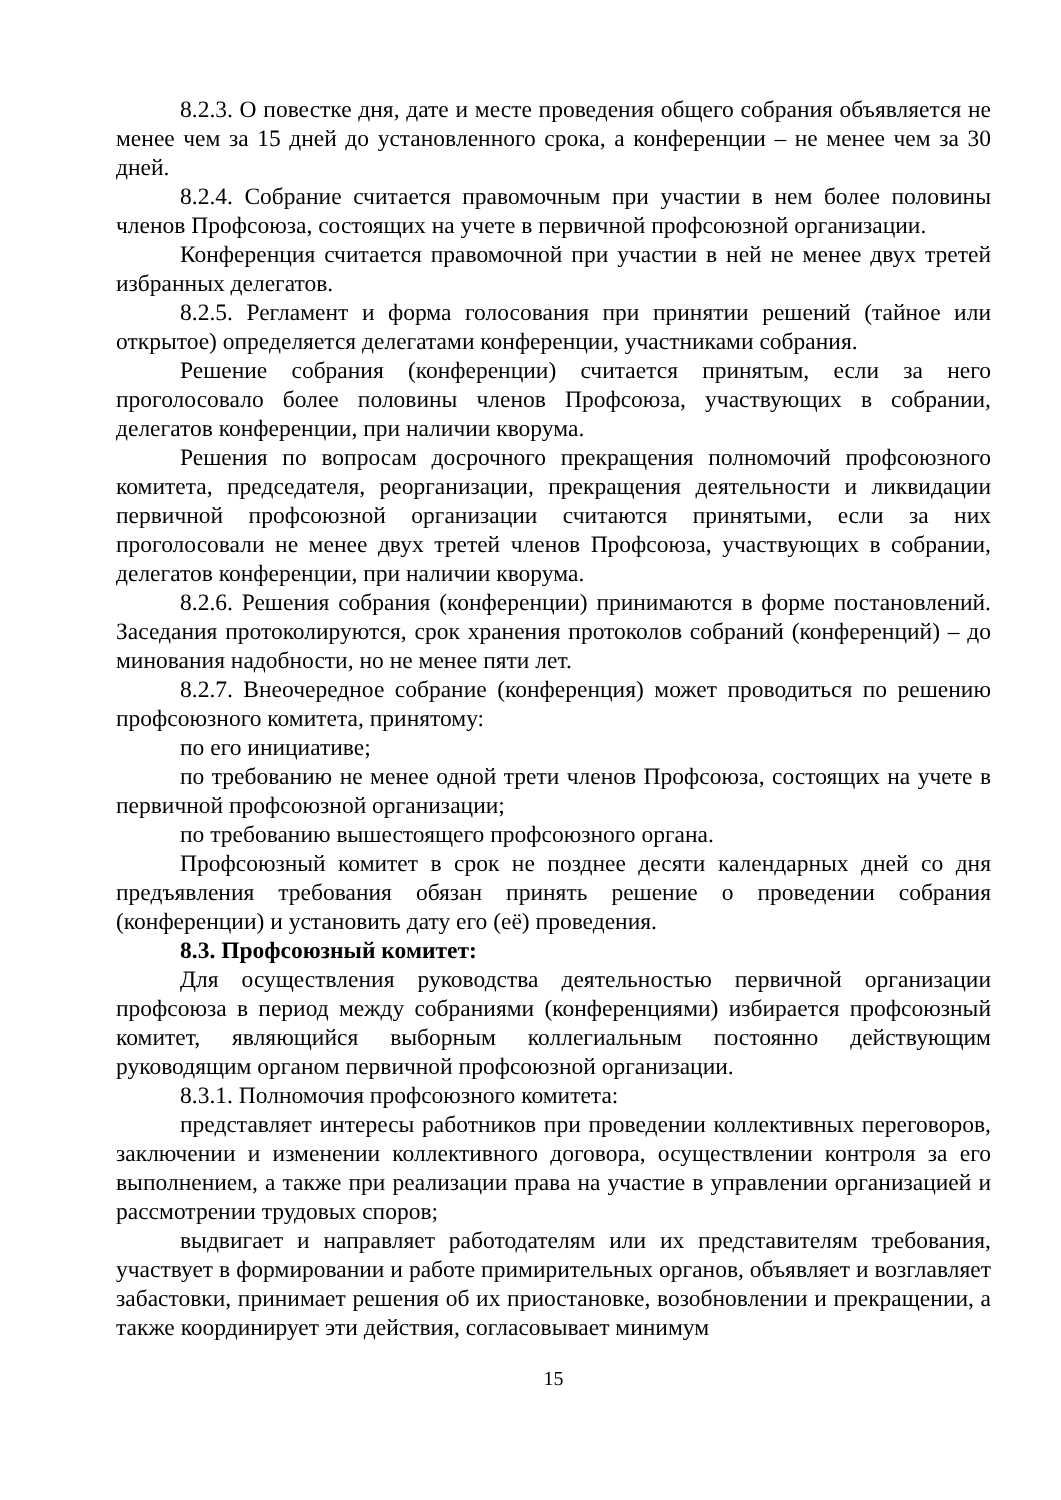8.2.3. О повестке дня, дате и месте проведения общего собрания объявляется не менее чем за 15 дней до установленного срока, а конференции – не менее чем за 30 дней.
8.2.4. Собрание считается правомочным при участии в нем более половины членов Профсоюза, состоящих на учете в первичной профсоюзной организации.
Конференция считается правомочной при участии в ней не менее двух третей избранных делегатов.
8.2.5. Регламент и форма голосования при принятии решений (тайное или открытое) определяется делегатами конференции, участниками собрания.
Решение собрания (конференции) считается принятым, если за него проголосовало более половины членов Профсоюза, участвующих в собрании, делегатов конференции, при наличии кворума.
Решения по вопросам досрочного прекращения полномочий профсоюзного комитета, председателя, реорганизации, прекращения деятельности и ликвидации первичной профсоюзной организации считаются принятыми, если за них проголосовали не менее двух третей членов Профсоюза, участвующих в собрании, делегатов конференции, при наличии кворума.
8.2.6. Решения собрания (конференции) принимаются в форме постановлений. Заседания протоколируются, срок хранения протоколов собраний (конференций) – до минования надобности, но не менее пяти лет.
8.2.7. Внеочередное собрание (конференция) может проводиться по решению профсоюзного комитета, принятому:
по его инициативе;
по требованию не менее одной трети членов Профсоюза, состоящих на учете в первичной профсоюзной организации;
по требованию вышестоящего профсоюзного органа.
Профсоюзный комитет в срок не позднее десяти календарных дней со дня предъявления требования обязан принять решение о проведении собрания (конференции) и установить дату его (её) проведения.
8.3. Профсоюзный комитет:
Для осуществления руководства деятельностью первичной организации профсоюза в период между собраниями (конференциями) избирается профсоюзный комитет, являющийся выборным коллегиальным постоянно действующим руководящим органом первичной профсоюзной организации.
8.3.1. Полномочия профсоюзного комитета:
представляет интересы работников при проведении коллективных переговоров, заключении и изменении коллективного договора, осуществлении контроля за его выполнением, а также при реализации права на участие в управлении организацией и рассмотрении трудовых споров;
выдвигает и направляет работодателям или их представителям требования, участвует в формировании и работе примирительных органов, объявляет и возглавляет забастовки, принимает решения об их приостановке, возобновлении и прекращении, а также координирует эти действия, согласовывает минимум
15